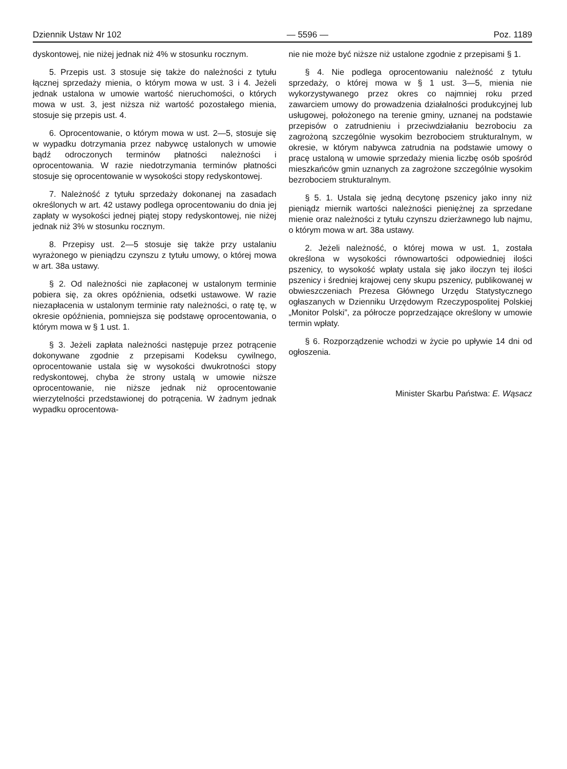Dziennik Ustaw Nr 102 — 5596 — Poz. 1189
dyskontowej, nie niżej jednak niż 4% w stosunku rocznym.
5. Przepis ust. 3 stosuje się także do należności z tytułu łącznej sprzedaży mienia, o którym mowa w ust. 3 i 4. Jeżeli jednak ustalona w umowie wartość nieruchomości, o których mowa w ust. 3, jest niższa niż wartość pozostałego mienia, stosuje się przepis ust. 4.
6. Oprocentowanie, o którym mowa w ust. 2—5, stosuje się w wypadku dotrzymania przez nabywcę ustalonych w umowie bądź odroczonych terminów płatności należności i oprocentowania. W razie niedotrzymania terminów płatności stosuje się oprocentowanie w wysokości stopy redyskontowej.
7. Należność z tytułu sprzedaży dokonanej na zasadach określonych w art. 42 ustawy podlega oprocentowaniu do dnia jej zapłaty w wysokości jednej piątej stopy redyskontowej, nie niżej jednak niż 3% w stosunku rocznym.
8. Przepisy ust. 2—5 stosuje się także przy ustalaniu wyrażonego w pieniądzu czynszu z tytułu umowy, o której mowa w art. 38a ustawy.
§ 2. Od należności nie zapłaconej w ustalonym terminie pobiera się, za okres opóźnienia, odsetki ustawowe. W razie niezapłacenia w ustalonym terminie raty należności, o ratę tę, w okresie opóźnienia, pomniejsza się podstawę oprocentowania, o którym mowa w § 1 ust. 1.
§ 3. Jeżeli zapłata należności następuje przez potrącenie dokonywane zgodnie z przepisami Kodeksu cywilnego, oprocentowanie ustala się w wysokości dwukrotności stopy redyskontowej, chyba że strony ustalą w umowie niższe oprocentowanie, nie niższe jednak niż oprocentowanie wierzytelności przedstawionej do potrącenia. W żadnym jednak wypadku oprocentowa-
nie nie może być niższe niż ustalone zgodnie z przepisami § 1.
§ 4. Nie podlega oprocentowaniu należność z tytułu sprzedaży, o której mowa w § 1 ust. 3—5, mienia nie wykorzystywanego przez okres co najmniej roku przed zawarciem umowy do prowadzenia działalności produkcyjnej lub usługowej, położonego na terenie gminy, uznanej na podstawie przepisów o zatrudnieniu i przeciwdziałaniu bezrobociu za zagrożoną szczególnie wysokim bezrobociem strukturalnym, w okresie, w którym nabywca zatrudnia na podstawie umowy o pracę ustaloną w umowie sprzedaży mienia liczbę osób spośród mieszkańców gmin uznanych za zagrożone szczególnie wysokim bezrobociem strukturalnym.
§ 5. 1. Ustala się jedną decytonę pszenicy jako inny niż pieniądz miernik wartości należności pieniężnej za sprzedane mienie oraz należności z tytułu czynszu dzierżawnego lub najmu, o którym mowa w art. 38a ustawy.
2. Jeżeli należność, o której mowa w ust. 1, została określona w wysokości równowartości odpowiedniej ilości pszenicy, to wysokość wpłaty ustala się jako iloczyn tej ilości pszenicy i średniej krajowej ceny skupu pszenicy, publikowanej w obwieszczeniach Prezesa Głównego Urzędu Statystycznego ogłaszanych w Dzienniku Urzędowym Rzeczypospolitej Polskiej „Monitor Polski”, za półrocze poprzedzające określony w umowie termin wpłaty.
§ 6. Rozporządzenie wchodzi w życie po upływie 14 dni od ogłoszenia.
Minister Skarbu Państwa: E. Wąsacz